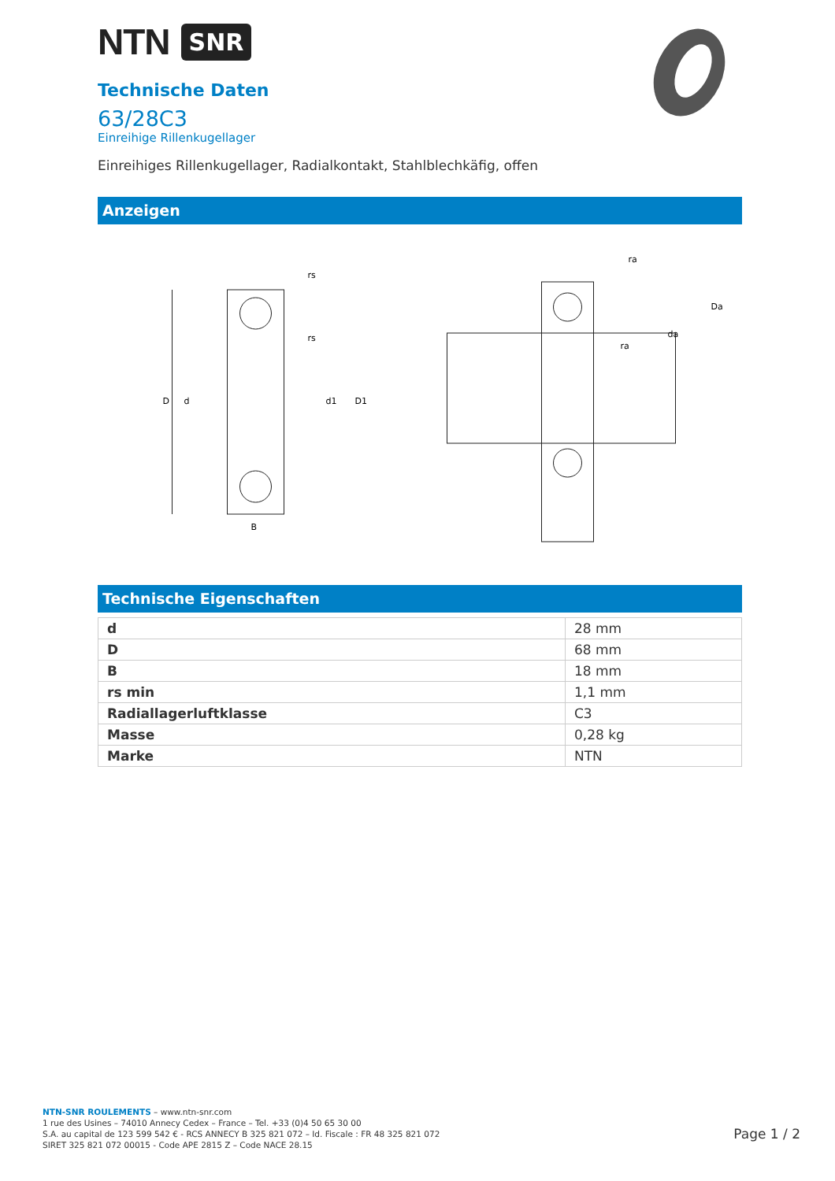NTN SNR
Technische Daten
63/28C3
Einreihige Rillenkugellager
Einreihiges Rillenkugellager, Radialkontakt, Stahlblechkäfig, offen
Anzeigen
D
d
d1
D1
B
rs
rs
ra
Da
da
ra
Technische Eigenschaften
| d | 28 mm |
| D | 68 mm |
| B | 18 mm |
| rs min | 1,1 mm |
| Radiallagerluftklasse | C3 |
| Masse | 0,28 kg |
| Marke | NTN |
NTN-SNR ROULEMENTS – www.ntn-snr.com
1 rue des Usines – 74010 Annecy Cedex – France – Tel. +33 (0)4 50 65 30 00
S.A. au capital de 123 599 542 € - RCS ANNECY B 325 821 072 – Id. Fiscale : FR 48 325 821 072
SIRET 325 821 072 00015 - Code APE 2815 Z – Code NACE 28.15
Page 1 / 2